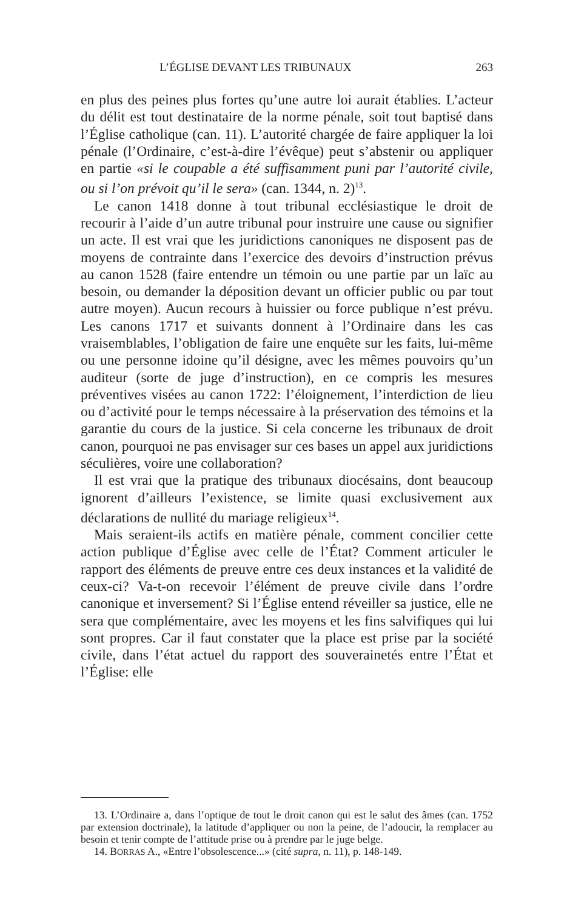L’ÉGLISE DEVANT LES TRIBUNAUX 263
en plus des peines plus fortes qu’une autre loi aurait établies. L’acteur du délit est tout destinataire de la norme pénale, soit tout baptisé dans l’Église catholique (can. 11). L’autorité chargée de faire appliquer la loi pénale (l’Ordinaire, c’est-à-dire l’évêque) peut s’abstenir ou appliquer en partie «si le coupable a été suffisamment puni par l’autorité civile, ou si l’on prévoit qu’il le sera» (can. 1344, n. 2)<sup>13</sup>.
Le canon 1418 donne à tout tribunal ecclésiastique le droit de recourir à l’aide d’un autre tribunal pour instruire une cause ou signifier un acte. Il est vrai que les juridictions canoniques ne disposent pas de moyens de contrainte dans l’exercice des devoirs d’instruction prévus au canon 1528 (faire entendre un témoin ou une partie par un laïc au besoin, ou demander la déposition devant un officier public ou par tout autre moyen). Aucun recours à huissier ou force publique n’est prévu. Les canons 1717 et suivants donnent à l’Ordinaire dans les cas vraisemblables, l’obligation de faire une enquête sur les faits, lui-même ou une personne idoine qu’il désigne, avec les mêmes pouvoirs qu’un auditeur (sorte de juge d’instruction), en ce compris les mesures préventives visées au canon 1722: l’éloignement, l’interdiction de lieu ou d’activité pour le temps nécessaire à la préservation des témoins et la garantie du cours de la justice. Si cela concerne les tribunaux de droit canon, pourquoi ne pas envisager sur ces bases un appel aux juridictions séculières, voire une collaboration?
Il est vrai que la pratique des tribunaux diocésains, dont beaucoup ignorent d’ailleurs l’existence, se limite quasi exclusivement aux déclarations de nullité du mariage religieux<sup>14</sup>.
Mais seraient-ils actifs en matière pénale, comment concilier cette action publique d’Église avec celle de l’État? Comment articuler le rapport des éléments de preuve entre ces deux instances et la validité de ceux-ci? Va-t-on recevoir l’élément de preuve civile dans l’ordre canonique et inversement? Si l’Église entend réveiller sa justice, elle ne sera que complémentaire, avec les moyens et les fins salvifiques qui lui sont propres. Car il faut constater que la place est prise par la société civile, dans l’état actuel du rapport des souverainetés entre l’État et l’Église: elle
13. L’Ordinaire a, dans l’optique de tout le droit canon qui est le salut des âmes (can. 1752 par extension doctrinale), la latitude d’appliquer ou non la peine, de l’adoucir, la remplacer au besoin et tenir compte de l’attitude prise ou à prendre par le juge belge.
14. BORRAS A., «Entre l’obsolescence...» (cité supra, n. 11), p. 148-149.